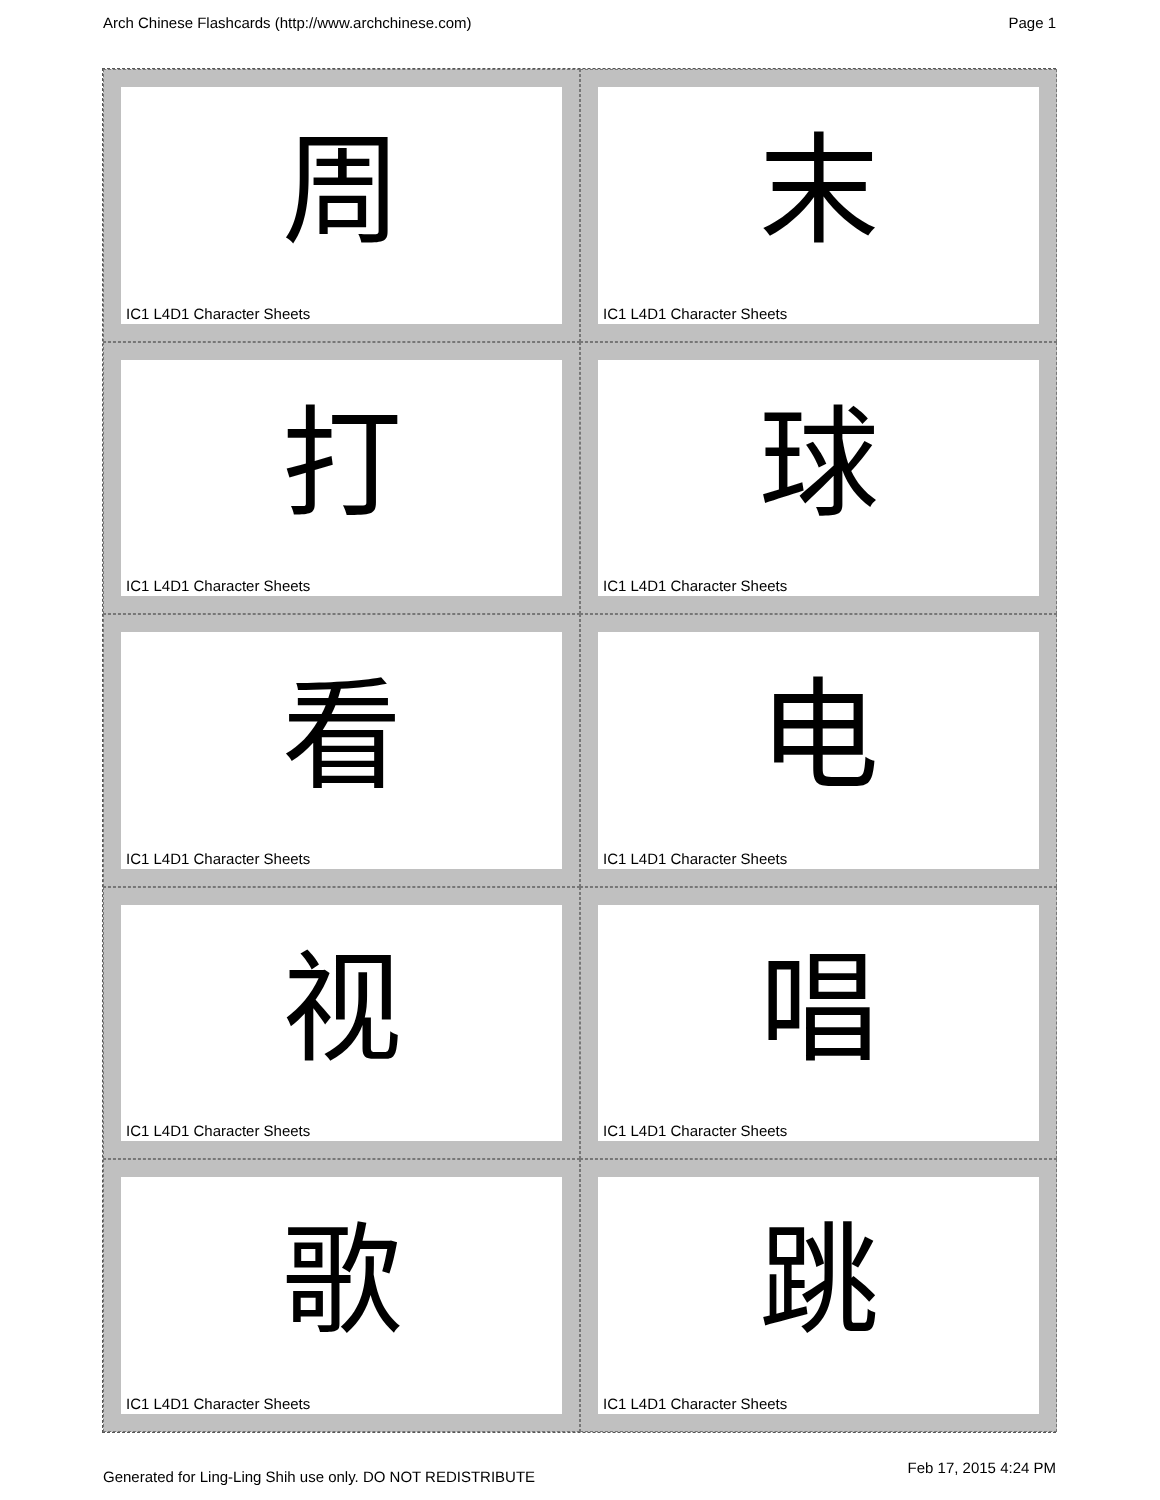Arch Chinese Flashcards (http://www.archchinese.com) Page 1
周
IC1 L4D1 Character Sheets
末
IC1 L4D1 Character Sheets
打
IC1 L4D1 Character Sheets
球
IC1 L4D1 Character Sheets
看
IC1 L4D1 Character Sheets
电
IC1 L4D1 Character Sheets
视
IC1 L4D1 Character Sheets
唱
IC1 L4D1 Character Sheets
歌
IC1 L4D1 Character Sheets
跳
IC1 L4D1 Character Sheets
Generated for Ling-Ling Shih use only. DO NOT REDISTRIBUTE
Feb 17, 2015 4:24 PM